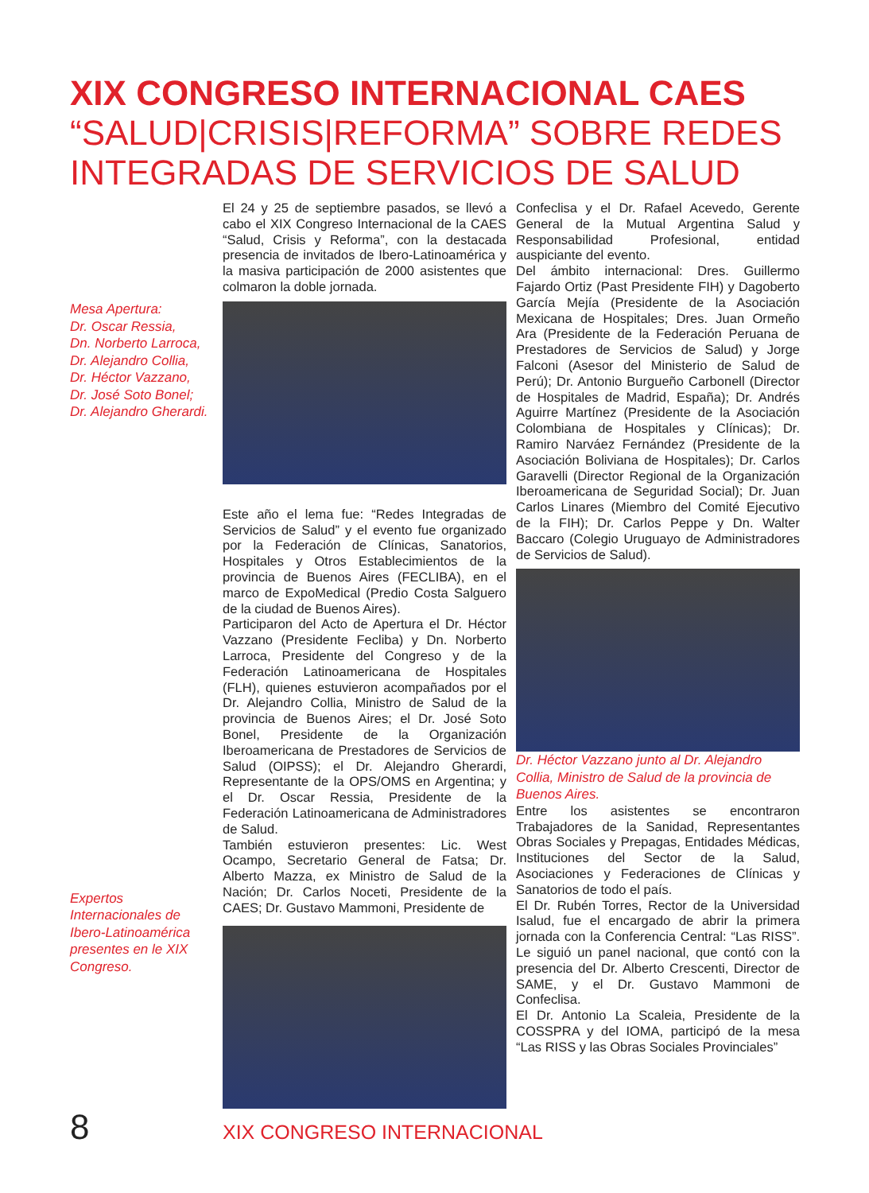XIX CONGRESO INTERNACIONAL CAES
“SALUD|CRISIS|REFORMA” SOBRE REDES INTEGRADAS DE SERVICIOS DE SALUD
Mesa Apertura:
Dr. Oscar Ressia,
Dn. Norberto Larroca,
Dr. Alejandro Collia,
Dr. Héctor Vazzano,
Dr. José Soto Bonel;
Dr. Alejandro Gherardi.
Expertos Internacionales de Ibero-Latinoamérica presentes en le XIX Congreso.
El 24 y 25 de septiembre pasados, se llevó a cabo el XIX Congreso Internacional de la CAES “Salud, Crisis y Reforma”, con la destacada presencia de invitados de Ibero-Latinoamérica y la masiva participación de 2000 asistentes que colmaron la doble jornada.
Este año el lema fue: “Redes Integradas de Servicios de Salud” y el evento fue organizado por la Federación de Clínicas, Sanatorios, Hospitales y Otros Establecimientos de la provincia de Buenos Aires (FECLIBA), en el marco de ExpoMedical (Predio Costa Salguero de la ciudad de Buenos Aires).
Participaron del Acto de Apertura el Dr. Héctor Vazzano (Presidente Fecliba) y Dn. Norberto Larroca, Presidente del Congreso y de la Federación Latinoamericana de Hospitales (FLH), quienes estuvieron acompañados por el Dr. Alejandro Collia, Ministro de Salud de la provincia de Buenos Aires; el Dr. José Soto Bonel, Presidente de la Organización Iberoamericana de Prestadores de Servicios de Salud (OIPSS); el Dr. Alejandro Gherardi, Representante de la OPS/OMS en Argentina; y el Dr. Oscar Ressia, Presidente de la Federación Latinoamericana de Administradores de Salud.
También estuvieron presentes: Lic. West Ocampo, Secretario General de Fatsa; Dr. Alberto Mazza, ex Ministro de Salud de la Nación; Dr. Carlos Noceti, Presidente de la CAES; Dr. Gustavo Mammoni, Presidente de
Confeclisa y el Dr. Rafael Acevedo, Gerente General de la Mutual Argentina Salud y Responsabilidad Profesional, entidad auspiciante del evento.
Del ámbito internacional: Dres. Guillermo Fajardo Ortiz (Past Presidente FIH) y Dagoberto García Mejía (Presidente de la Asociación Mexicana de Hospitales; Dres. Juan Ormeño Ara (Presidente de la Federación Peruana de Prestadores de Servicios de Salud) y Jorge Falconi (Asesor del Ministerio de Salud de Perú); Dr. Antonio Burgueño Carbonell (Director de Hospitales de Madrid, España); Dr. Andrés Aguirre Martínez (Presidente de la Asociación Colombiana de Hospitales y Clínicas); Dr. Ramiro Narváez Fernández (Presidente de la Asociación Boliviana de Hospitales); Dr. Carlos Garavelli (Director Regional de la Organización Iberoamericana de Seguridad Social); Dr. Juan Carlos Linares (Miembro del Comité Ejecutivo de la FIH); Dr. Carlos Peppe y Dn. Walter Baccaro (Colegio Uruguayo de Administradores de Servicios de Salud).
Dr. Héctor Vazzano junto al Dr. Alejandro Collia, Ministro de Salud de la provincia de Buenos Aires.
Entre los asistentes se encontraron Trabajadores de la Sanidad, Representantes Obras Sociales y Prepagas, Entidades Médicas, Instituciones del Sector de la Salud, Asociaciones y Federaciones de Clínicas y Sanatorios de todo el país.
El Dr. Rubén Torres, Rector de la Universidad Isalud, fue el encargado de abrir la primera jornada con la Conferencia Central: “Las RISS”. Le siguió un panel nacional, que contó con la presencia del Dr. Alberto Crescenti, Director de SAME, y el Dr. Gustavo Mammoni de Confeclisa.
El Dr. Antonio La Scaleia, Presidente de la COSSPRA y del IOMA, participó de la mesa “Las RISS y las Obras Sociales Provinciales”
8 XIX CONGRESO INTERNACIONAL